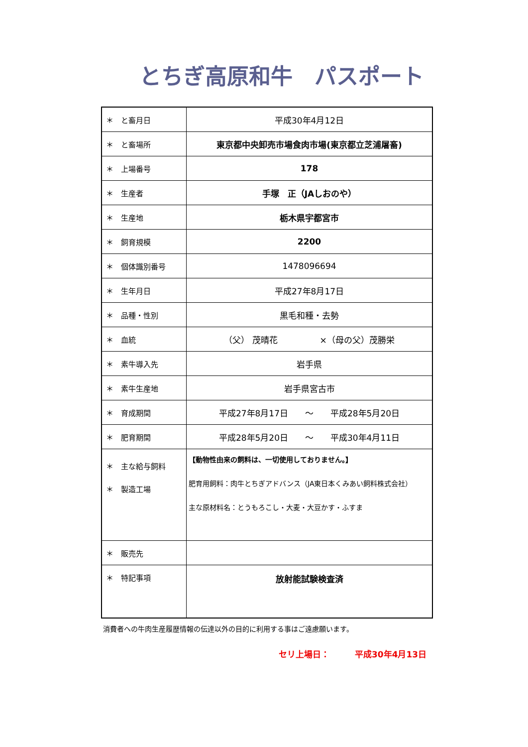とちぎ高原和牛　パスポート
| ＊ と畜月日 | 平成30年4月12日 |
| ＊ と畜場所 | 東京都中央卸売市場食肉市場(東京都立芝浦屠畜) |
| ＊ 上場番号 | 178 |
| ＊ 生産者 | 手塚 正（JAしおのや） |
| ＊ 生産地 | 栃木県宇都宮市 |
| ＊ 飼育規模 | 2200 |
| ＊ 個体識別番号 | 1478096694 |
| ＊ 生年月日 | 平成27年8月17日 |
| ＊ 品種・性別 | 黒毛和種・去勢 |
| ＊ 血統 | （父） 茂晴花 ×（母の父）茂勝栄 |
| ＊ 素牛導入先 | 岩手県 |
| ＊ 素牛生産地 | 岩手県宮古市 |
| ＊ 育成期間 | 平成27年8月17日 ～ 平成28年5月20日 |
| ＊ 肥育期間 | 平成28年5月20日 ～ 平成30年4月11日 |
| ＊ 主な給与飼料 ＊ 製造工場 | 【動物性由来の飼料は、一切使用しておりません。】 肥育用飼料：肉牛とちぎアドバンス（JA東日本くみあい飼料株式会社） 主な原材料名：とうもろこし・大麦・大豆かす・ふすま |
| ＊ 販売先 | |
| ＊ 特記事項 | 放射能試験検査済 |
消費者への牛肉生産履歴情報の伝達以外の目的に利用する事はご遠慮願います。
セリ上場日：　　　平成30年4月13日